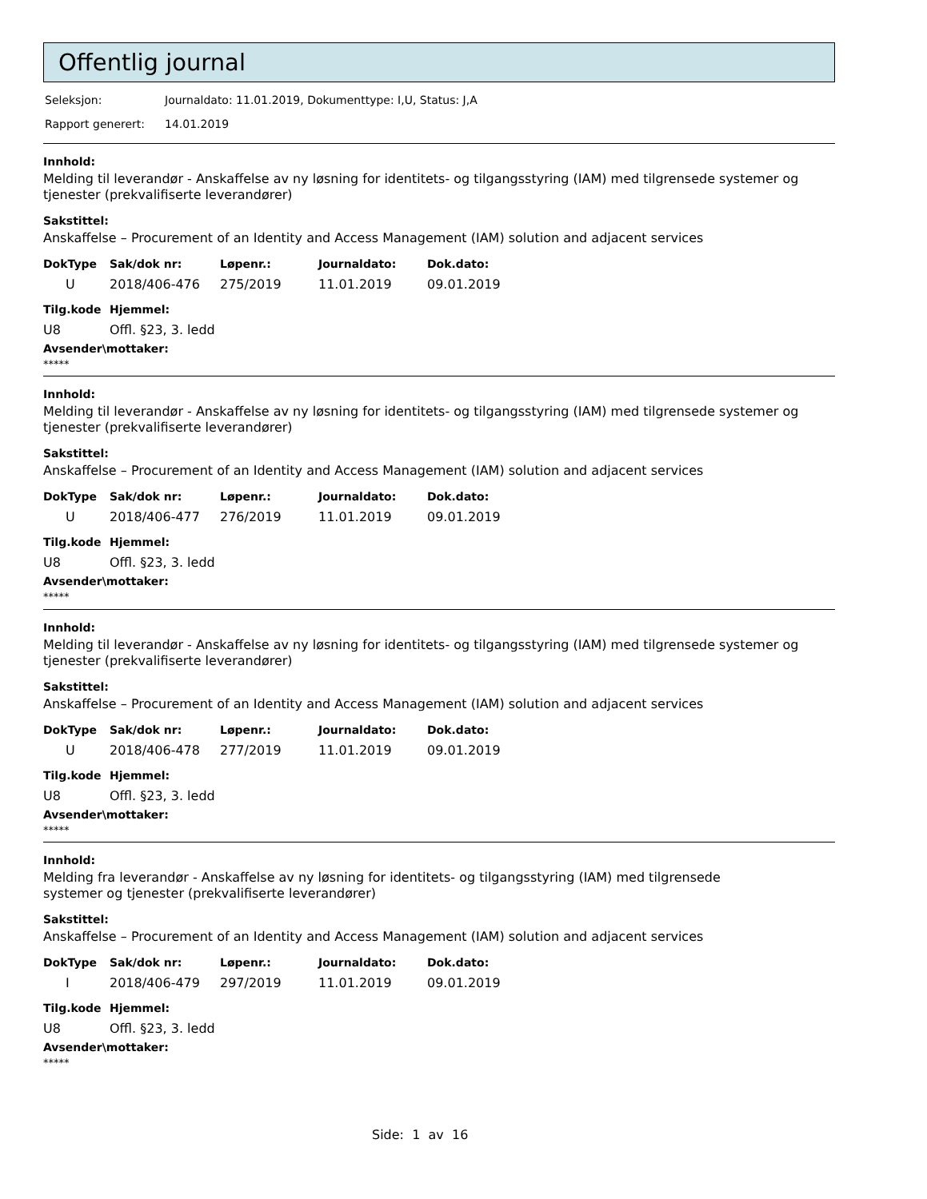Offentlig journal
| Seleksjon: | Journaldato: 11.01.2019, Dokumenttype: I,U, Status: J,A |
| Rapport generert: | 14.01.2019 |
Innhold:
Melding til leverandør - Anskaffelse av ny løsning for identitets- og tilgangsstyring (IAM) med tilgrensede systemer og tjenester (prekvalifiserte leverandører)
Sakstittel:
Anskaffelse – Procurement of an Identity and Access Management (IAM) solution and adjacent services
| DokType | Sak/dok nr: | Løpenr.: | Journaldato: | Dok.dato: |
| --- | --- | --- | --- | --- |
| U | 2018/406-476 | 275/2019 | 11.01.2019 | 09.01.2019 |
| Tilg.kode | Hjemmel: |
| --- | --- |
| U8 | Offl. §23, 3. ledd |
Avsender\mottaker:
*****
Innhold:
Melding til leverandør - Anskaffelse av ny løsning for identitets- og tilgangsstyring (IAM) med tilgrensede systemer og tjenester (prekvalifiserte leverandører)
Sakstittel:
Anskaffelse – Procurement of an Identity and Access Management (IAM) solution and adjacent services
| DokType | Sak/dok nr: | Løpenr.: | Journaldato: | Dok.dato: |
| --- | --- | --- | --- | --- |
| U | 2018/406-477 | 276/2019 | 11.01.2019 | 09.01.2019 |
| Tilg.kode | Hjemmel: |
| --- | --- |
| U8 | Offl. §23, 3. ledd |
Avsender\mottaker:
*****
Innhold:
Melding til leverandør - Anskaffelse av ny løsning for identitets- og tilgangsstyring (IAM) med tilgrensede systemer og tjenester (prekvalifiserte leverandører)
Sakstittel:
Anskaffelse – Procurement of an Identity and Access Management (IAM) solution and adjacent services
| DokType | Sak/dok nr: | Løpenr.: | Journaldato: | Dok.dato: |
| --- | --- | --- | --- | --- |
| U | 2018/406-478 | 277/2019 | 11.01.2019 | 09.01.2019 |
| Tilg.kode | Hjemmel: |
| --- | --- |
| U8 | Offl. §23, 3. ledd |
Avsender\mottaker:
*****
Innhold:
Melding fra leverandør - Anskaffelse av ny løsning for identitets- og tilgangsstyring (IAM) med tilgrensede
systemer og tjenester (prekvalifiserte leverandører)
Sakstittel:
Anskaffelse – Procurement of an Identity and Access Management (IAM) solution and adjacent services
| DokType | Sak/dok nr: | Løpenr.: | Journaldato: | Dok.dato: |
| --- | --- | --- | --- | --- |
| I | 2018/406-479 | 297/2019 | 11.01.2019 | 09.01.2019 |
| Tilg.kode | Hjemmel: |
| --- | --- |
| U8 | Offl. §23, 3. ledd |
Avsender\mottaker:
*****
Side: 1 av 16